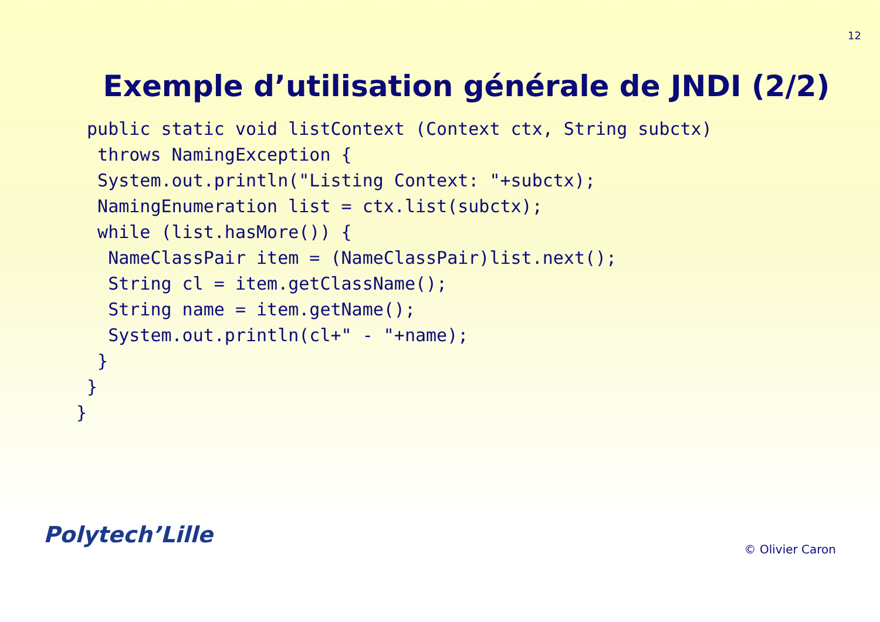12
Exemple d’utilisation générale de JNDI (2/2)
 public static void listContext (Context ctx, String subctx)
  throws NamingException {
  System.out.println("Listing Context: "+subctx);
  NamingEnumeration list = ctx.list(subctx);
  while (list.hasMore()) {
   NameClassPair item = (NameClassPair)list.next();
   String cl = item.getClassName();
   String name = item.getName();
   System.out.println(cl+" - "+name);
  }
 }
}
Polytech’Lille
© Olivier Caron